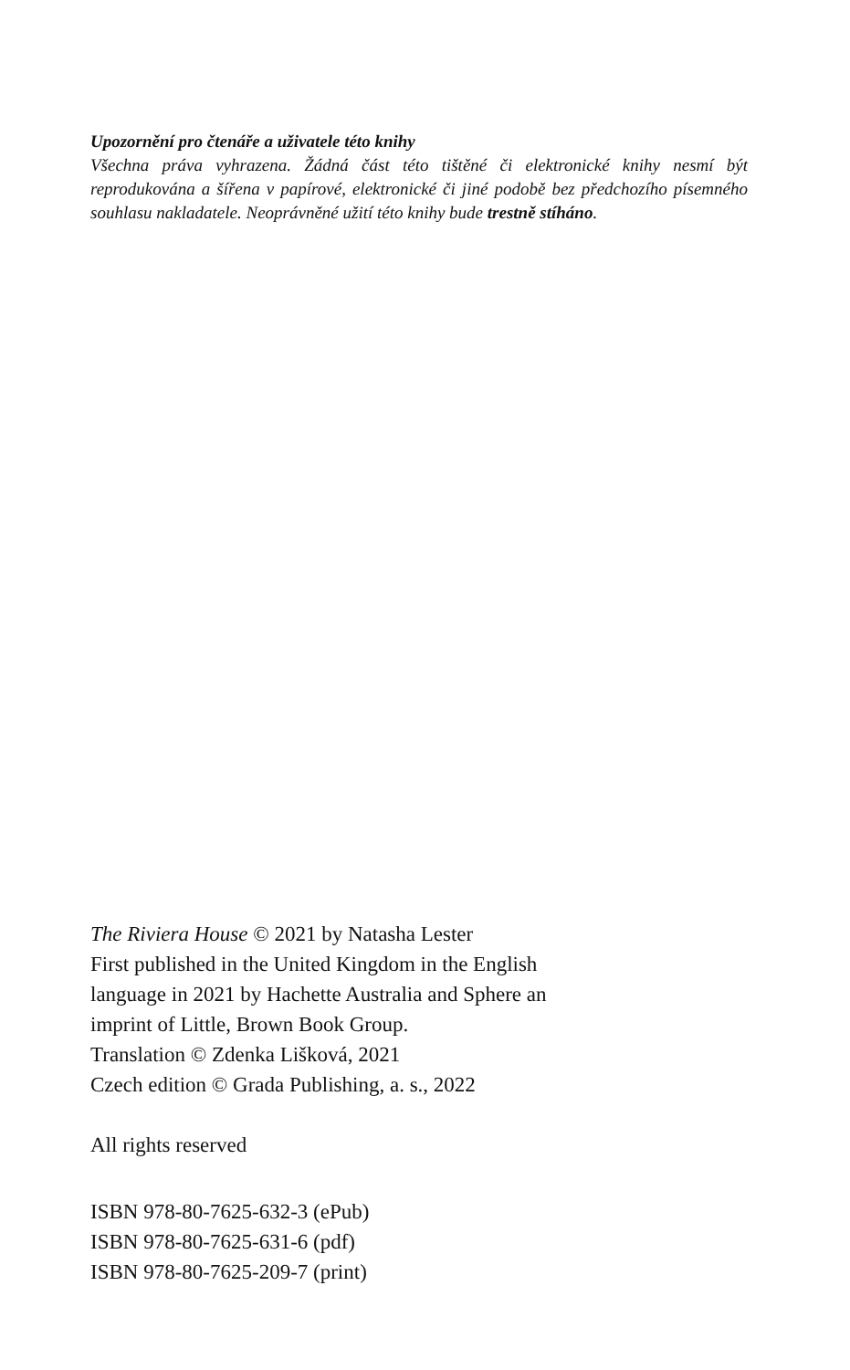Upozornění pro čtenáře a uživatele této knihy
Všechna práva vyhrazena. Žádná část této tištěné či elektronické knihy nesmí být reprodukována a šířena v papírové, elektronické či jiné podobě bez předchozího písemného souhlasu nakladatele. Neoprávněné užití této knihy bude trestně stíháno.
The Riviera House © 2021 by Natasha Lester
First published in the United Kingdom in the English
language in 2021 by Hachette Australia and Sphere an
imprint of Little, Brown Book Group.
Translation © Zdenka Lišková, 2021
Czech edition © Grada Publishing, a. s., 2022
All rights reserved
ISBN 978-80-7625-632-3 (ePub)
ISBN 978-80-7625-631-6 (pdf)
ISBN 978-80-7625-209-7 (print)